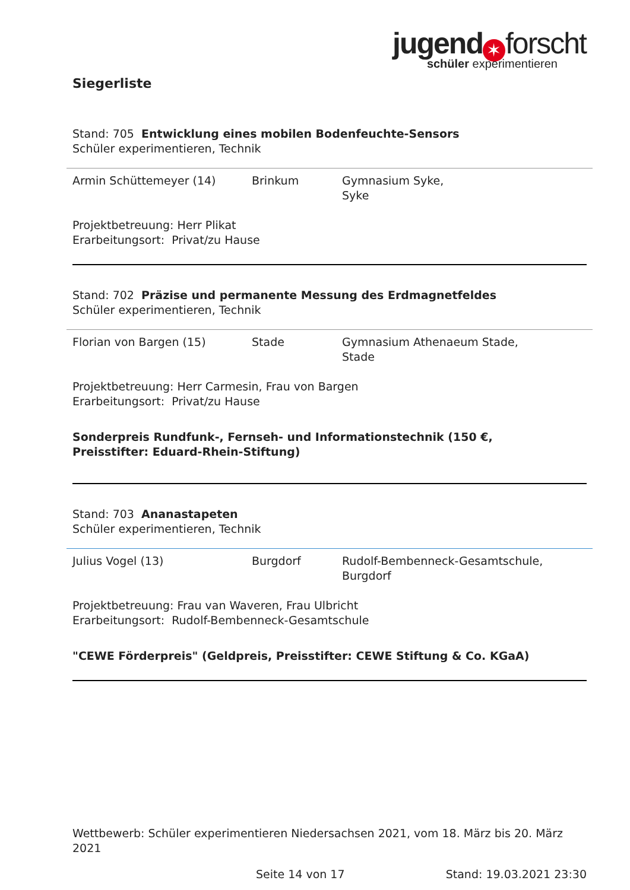jugend ✶ forscht
schüler experimentieren
Siegerliste
Stand: 705 Entwicklung eines mobilen Bodenfeuchte-Sensors
Schüler experimentieren, Technik
| Armin Schüttemeyer (14) | Brinkum | Gymnasium Syke, Syke |
Projektbetreuung: Herr Plikat
Erarbeitungsort: Privat/zu Hause
Stand: 702 Präzise und permanente Messung des Erdmagnetfeldes
Schüler experimentieren, Technik
| Florian von Bargen (15) | Stade | Gymnasium Athenaeum Stade, Stade |
Projektbetreuung: Herr Carmesin, Frau von Bargen
Erarbeitungsort: Privat/zu Hause
Sonderpreis Rundfunk-, Fernseh- und Informationstechnik (150 €,
Preisstifter: Eduard-Rhein-Stiftung)
Stand: 703 Ananastapeten
Schüler experimentieren, Technik
| Julius Vogel (13) | Burgdorf | Rudolf-Bembenneck-Gesamtschule, Burgdorf |
Projektbetreuung: Frau van Waveren, Frau Ulbricht
Erarbeitungsort: Rudolf-Bembenneck-Gesamtschule
"CEWE Förderpreis" (Geldpreis, Preisstifter: CEWE Stiftung & Co. KGaA)
Wettbewerb: Schüler experimentieren Niedersachsen 2021, vom 18. März bis 20. März 2021
Seite 14 von 17 Stand: 19.03.2021 23:30